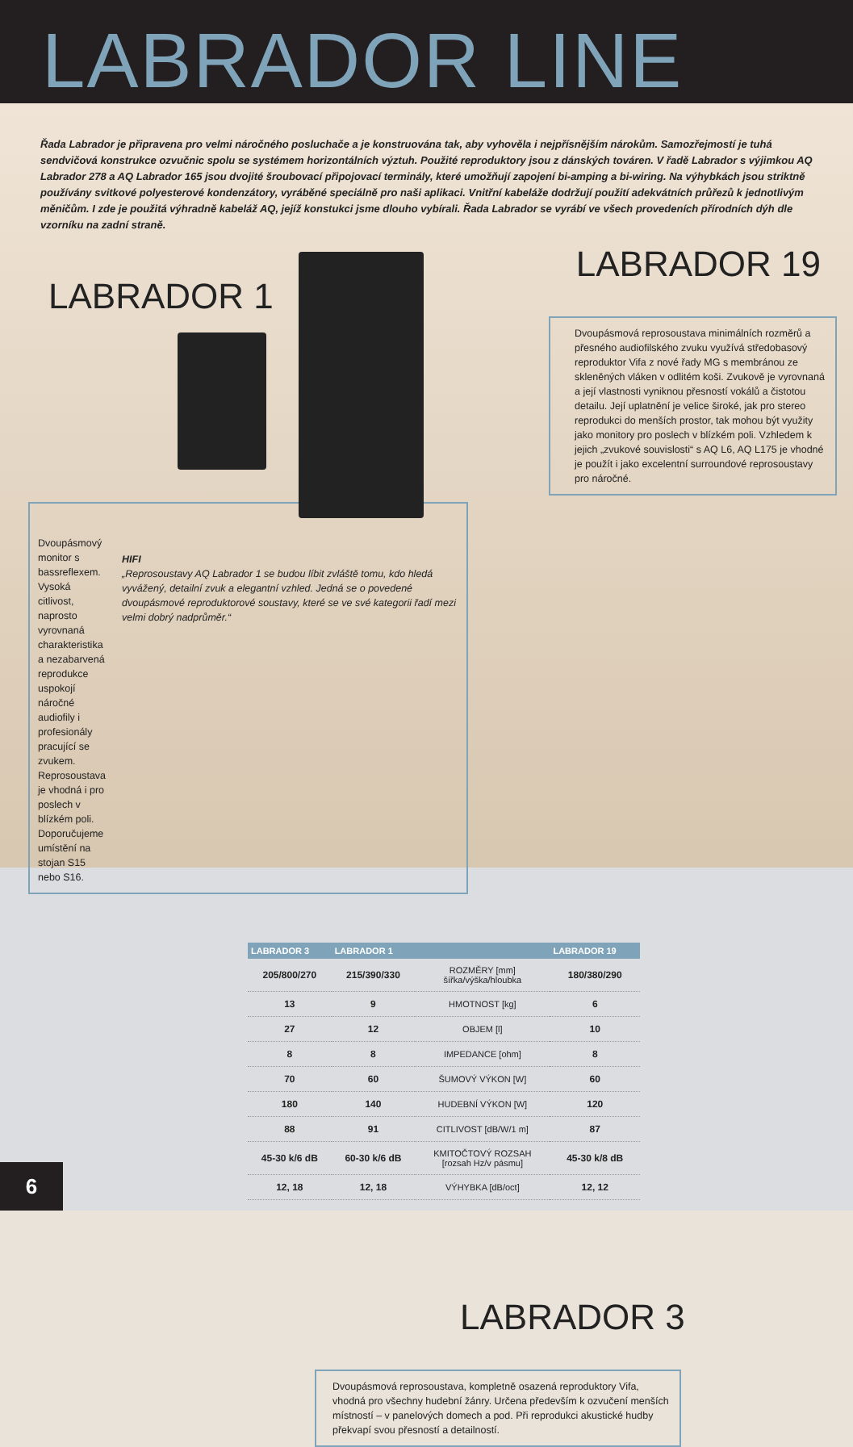LABRADOR LINE
Řada Labrador je připravena pro velmi náročného posluchače a je konstruována tak, aby vyhověla i nejpřísnějším nárokům. Samozřejmostí je tuhá sendvičová konstrukce ozvučnic spolu se systémem horizontálních výztuh. Použité reproduktory jsou z dánských továren. V řadě Labrador s výjimkou AQ Labrador 278 a AQ Labrador 165 jsou dvojité šroubovací připojovací terminály, které umožňují zapojení bi-amping a bi-wiring. Na výhybkách jsou striktně používány svitkové polyesterové kondenzátory, vyráběné speciálně pro naši aplikaci. Vnitřní kabeláže dodržují použití adekvátních průřezů k jednotlivým měničům. I zde je použitá výhradně kabeláž AQ, jejíž konstukci jsme dlouho vybírali. Řada Labrador se vyrábí ve všech provedeních přírodních dýh dle vzorníku na zadní straně.
LABRADOR 1
Dvoupásmový monitor s bassreflexem. Vysoká citlivost, naprosto vyrovnaná charakteristika a nezabarvená reprodukce uspokojí náročné audiofily i profesionály pracující se zvukem. Reprosoustava je vhodná i pro poslech v blízkém poli. Doporučujeme umístění na stojan S15 nebo S16.
HIFI
„Reprosoustavy AQ Labrador 1 se budou líbit zvláště tomu, kdo hledá vyvážený, detailní zvuk a elegantní vzhled. Jedná se o povedené dvoupásmové reproduktorové soustavy, které se ve své kategorii řadí mezi velmi dobrý nadprůměr.“
LABRADOR 19
Dvoupásmová reprosoustava minimálních rozměrů a přesného audiofilského zvuku využívá středobasový reproduktor Vifa z nové řady MG s membránou ze skleněných vláken v odlitém koši. Zvukově je vyrovnaná a její vlastnosti vyniknou přesností vokálů a čistotou detailu. Její uplatnění je velice široké, jak pro stereo reprodukci do menších prostor, tak mohou být využity jako monitory pro poslech v blízkém poli. Vzhledem k jejich „zvukové souvislosti“ s AQ L6, AQ L175 je vhodné je použít i jako excelentní surroundové reprosoustavy pro náročné.
| LABRADOR 3 | LABRADOR 1 | | LABRADOR 19 |
| --- | --- | --- | --- |
| 205/800/270 | 215/390/330 | ROZMĚRY [mm] šířka/výška/hloubka | 180/380/290 |
| 13 | 9 | HMOTNOST [kg] | 6 |
| 27 | 12 | OBJEM [l] | 10 |
| 8 | 8 | IMPEDANCE [ohm] | 8 |
| 70 | 60 | ŠUMOVÝ VÝKON [W] | 60 |
| 180 | 140 | HUDEBNÍ VÝKON [W] | 120 |
| 88 | 91 | CITLIVOST [dB/W/1 m] | 87 |
| 45-30 k/6 dB | 60-30 k/6 dB | KMITOČTOVÝ ROZSAH [rozsah Hz/v pásmu] | 45-30 k/8 dB |
| 12, 18 | 12, 18 | VÝHYBKA [dB/oct] | 12, 12 |
LABRADOR 3
Dvoupásmová reprosoustava, kompletně osazená reproduktory Vifa, vhodná pro všechny hudební žánry. Určena především k ozvučení menších místností – v panelových domech a pod. Při reprodukci akustické hudby překvapí svou přesností a detailností.
6